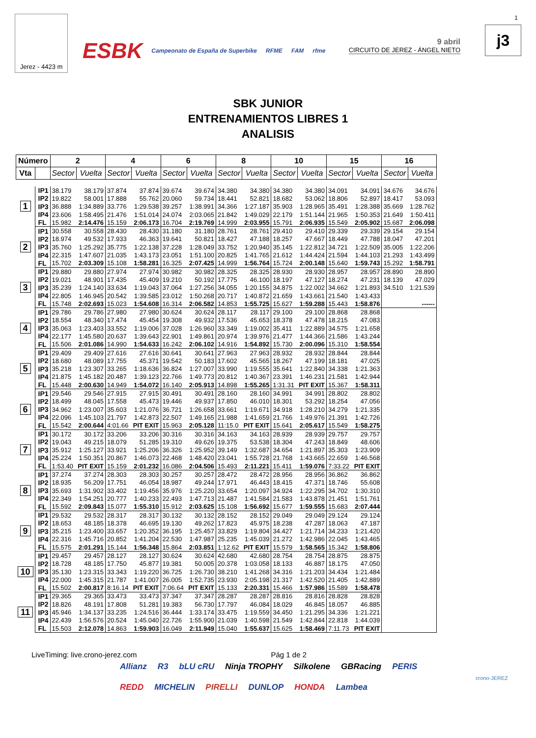Jerez - 4423 m
ESBK Campeonato de España de Superbike RFME FAM rfme
9 abril
CIRCUITO DE JEREZ - ÁNGEL NIETO
1
j3
SBK JUNIOR
ENTRENAMIENTOS LIBRES 1
ANALISIS
| Número | | 2 | | 4 | | 6 | | 8 | | 10 | | 15 | | 16 | |
| --- | --- | --- | --- | --- | --- | --- | --- | --- | --- | --- | --- | --- | --- | --- | --- |
| Vta | | Sector | Vuelta | Sector | Vuelta | Sector | Vuelta | Sector | Vuelta | Sector | Vuelta | Sector | Vuelta | Sector | Vuelta |
| 1 | IP1 | 38.179 | 38.179 | 37.874 | 37.874 | 39.674 | 39.674 | 34.380 | 34.380 | 34.380 | 34.380 | 34.091 | 34.091 | 34.676 | 34.676 |
| | IP2 | 19.822 | 58.001 | 17.888 | 55.762 | 20.060 | 59.734 | 18.441 | 52.821 | 18.682 | 53.062 | 18.806 | 52.897 | 18.417 | 53.093 |
| | IP3 | 36.888 | 1:34.889 | 33.776 | 1:29.538 | 39.257 | 1:38.991 | 34.366 | 1:27.187 | 35.903 | 1:28.965 | 35.491 | 1:28.388 | 35.669 | 1:28.762 |
| | IP4 | 23.606 | 1:58.495 | 21.476 | 1:51.014 | 24.074 | 2:03.065 | 21.842 | 1:49.029 | 22.179 | 1:51.144 | 21.965 | 1:50.353 | 21.649 | 1:50.411 |
| | FL | 15.982 | 2:14.476 | 15.159 | 2:06.173 | 16.704 | 2:19.769 | 14.999 | 2:03.955 | 15.791 | 2:06.935 | 15.549 | 2:05.902 | 15.687 | 2:06.098 |
| 2 | IP1 | 30.558 | 30.558 | 28.430 | 28.430 | 31.180 | 31.180 | 28.761 | 28.761 | 29.410 | 29.410 | 29.339 | 29.339 | 29.154 | 29.154 |
| | IP2 | 18.974 | 49.532 | 17.933 | 46.363 | 19.641 | 50.821 | 18.427 | 47.188 | 18.257 | 47.667 | 18.449 | 47.788 | 18.047 | 47.201 |
| | IP3 | 35.760 | 1:25.292 | 35.775 | 1:22.138 | 37.228 | 1:28.049 | 33.752 | 1:20.940 | 35.145 | 1:22.812 | 34.721 | 1:22.509 | 35.005 | 1:22.206 |
| | IP4 | 22.315 | 1:47.607 | 21.035 | 1:43.173 | 23.051 | 1:51.100 | 20.825 | 1:41.765 | 21.612 | 1:44.424 | 21.594 | 1:44.103 | 21.293 | 1:43.499 |
| | FL | 15.702 | 2:03.309 | 15.108 | 1:58.281 | 16.325 | 2:07.425 | 14.999 | 1:56.764 | 15.724 | 2:00.148 | 15.640 | 1:59.743 | 15.292 | 1:58.791 |
| 3 | IP1 | 29.880 | 29.880 | 27.974 | 27.974 | 30.982 | 30.982 | 28.325 | 28.325 | 28.930 | 28.930 | 28.957 | 28.957 | 28.890 | 28.890 |
| | IP2 | 19.021 | 48.901 | 17.435 | 45.409 | 19.210 | 50.192 | 17.775 | 46.100 | 18.197 | 47.127 | 18.274 | 47.231 | 18.139 | 47.029 |
| | IP3 | 35.239 | 1:24.140 | 33.634 | 1:19.043 | 37.064 | 1:27.256 | 34.055 | 1:20.155 | 34.875 | 1:22.002 | 34.662 | 1:21.893 | 34.510 | 1:21.539 |
| | IP4 | 22.805 | 1:46.945 | 20.542 | 1:39.585 | 23.012 | 1:50.268 | 20.717 | 1:40.872 | 21.659 | 1:43.661 | 21.540 | 1:43.433 | | |
| | FL | 15.748 | 2:02.693 | 15.023 | 1:54.608 | 16.314 | 2:06.582 | 14.853 | 1:55.725 | 15.627 | 1:59.288 | 15.443 | 1:58.876 | | ------ |
| 4 | IP1 | 29.786 | 29.786 | 27.980 | 27.980 | 30.624 | 30.624 | 28.117 | 28.117 | 29.100 | 29.100 | 28.868 | 28.868 | | |
| | IP2 | 18.554 | 48.340 | 17.474 | 45.454 | 19.308 | 49.932 | 17.536 | 45.653 | 18.378 | 47.478 | 18.215 | 47.083 | | |
| | IP3 | 35.063 | 1:23.403 | 33.552 | 1:19.006 | 37.028 | 1:26.960 | 33.349 | 1:19.002 | 35.411 | 1:22.889 | 34.575 | 1:21.658 | | |
| | IP4 | 22.177 | 1:45.580 | 20.637 | 1:39.643 | 22.901 | 1:49.861 | 20.974 | 1:39.976 | 21.477 | 1:44.366 | 21.586 | 1:43.244 | | |
| | FL | 15.506 | 2:01.086 | 14.990 | 1:54.633 | 16.242 | 2:06.102 | 14.916 | 1:54.892 | 15.730 | 2:00.096 | 15.310 | 1:58.554 | | |
| 5 | IP1 | 29.409 | 29.409 | 27.616 | 27.616 | 30.641 | 30.641 | 27.963 | 27.963 | 28.932 | 28.932 | 28.844 | 28.844 | | |
| | IP2 | 18.680 | 48.089 | 17.755 | 45.371 | 19.542 | 50.183 | 17.602 | 45.565 | 18.267 | 47.199 | 18.181 | 47.025 | | |
| | IP3 | 35.218 | 1:23.307 | 33.265 | 1:18.636 | 36.824 | 1:27.007 | 33.990 | 1:19.555 | 35.641 | 1:22.840 | 34.338 | 1:21.363 | | |
| | IP4 | 21.875 | 1:45.182 | 20.487 | 1:39.123 | 22.766 | 1:49.773 | 20.812 | 1:40.367 | 23.391 | 1:46.231 | 21.581 | 1:42.944 | | |
| | FL | 15.448 | 2:00.630 | 14.949 | 1:54.072 | 16.140 | 2:05.913 | 14.898 | 1:55.265 | 1:31.31 | PIT EXIT | 15.367 | 1:58.311 | | |
| 6 | IP1 | 29.546 | 29.546 | 27.915 | 27.915 | 30.491 | 30.491 | 28.160 | 28.160 | 34.991 | 34.991 | 28.802 | 28.802 | | |
| | IP2 | 18.499 | 48.045 | 17.558 | 45.473 | 19.446 | 49.937 | 17.850 | 46.010 | 18.301 | 53.292 | 18.254 | 47.056 | | |
| | IP3 | 34.962 | 1:23.007 | 35.603 | 1:21.076 | 36.721 | 1:26.658 | 33.661 | 1:19.671 | 34.918 | 1:28.210 | 34.279 | 1:21.335 | | |
| | IP4 | 22.096 | 1:45.103 | 21.797 | 1:42.873 | 22.507 | 1:49.165 | 21.988 | 1:41.659 | 21.766 | 1:49.976 | 21.391 | 1:42.726 | | |
| | FL | 15.542 | 2:00.644 | 4:01.66 | PIT EXIT | 15.963 | 2:05.128 | 11:15.0 | PIT EXIT | 15.641 | 2:05.617 | 15.549 | 1:58.275 | | |
| 7 | IP1 | 30.172 | 30.172 | 33.206 | 33.206 | 30.316 | 30.316 | 34.163 | 34.163 | 28.939 | 28.939 | 29.757 | 29.757 | | |
| | IP2 | 19.043 | 49.215 | 18.079 | 51.285 | 19.310 | 49.626 | 19.375 | 53.538 | 18.304 | 47.243 | 18.849 | 48.606 | | |
| | IP3 | 35.912 | 1:25.127 | 33.921 | 1:25.206 | 36.326 | 1:25.952 | 39.149 | 1:32.687 | 34.654 | 1:21.897 | 35.303 | 1:23.909 | | |
| | IP4 | 25.224 | 1:50.351 | 20.867 | 1:46.073 | 22.468 | 1:48.420 | 23.041 | 1:55.728 | 21.768 | 1:43.665 | 22.659 | 1:46.568 | | |
| | FL | 1:53.40 | PIT EXIT | 15.159 | 2:01.232 | 16.086 | 2:04.506 | 15.493 | 2:11.221 | 15.411 | 1:59.076 | 7:33.22 | PIT EXIT | | |
| 8 | IP1 | 37.274 | 37.274 | 28.303 | 28.303 | 30.257 | 30.257 | 28.472 | 28.472 | 28.956 | 28.956 | 36.862 | 36.862 | | |
| | IP2 | 18.935 | 56.209 | 17.751 | 46.054 | 18.987 | 49.244 | 17.971 | 46.443 | 18.415 | 47.371 | 18.746 | 55.608 | | |
| | IP3 | 35.693 | 1:31.902 | 33.402 | 1:19.456 | 35.976 | 1:25.220 | 33.654 | 1:20.097 | 34.924 | 1:22.295 | 34.702 | 1:30.310 | | |
| | IP4 | 22.349 | 1:54.251 | 20.777 | 1:40.233 | 22.493 | 1:47.713 | 21.487 | 1:41.584 | 21.583 | 1:43.878 | 21.451 | 1:51.761 | | |
| | FL | 15.592 | 2:09.843 | 15.077 | 1:55.310 | 15.912 | 2:03.625 | 15.108 | 1:56.692 | 15.677 | 1:59.555 | 15.683 | 2:07.444 | | |
| 9 | IP1 | 29.532 | 29.532 | 28.317 | 28.317 | 30.132 | 30.132 | 28.152 | 28.152 | 29.049 | 29.049 | 29.124 | 29.124 | | |
| | IP2 | 18.653 | 48.185 | 18.378 | 46.695 | 19.130 | 49.262 | 17.823 | 45.975 | 18.238 | 47.287 | 18.063 | 47.187 | | |
| | IP3 | 35.215 | 1:23.400 | 33.657 | 1:20.352 | 36.195 | 1:25.457 | 33.829 | 1:19.804 | 34.427 | 1:21.714 | 34.233 | 1:21.420 | | |
| | IP4 | 22.316 | 1:45.716 | 20.852 | 1:41.204 | 22.530 | 1:47.987 | 25.235 | 1:45.039 | 21.272 | 1:42.986 | 22.045 | 1:43.465 | | |
| | FL | 15.575 | 2:01.291 | 15.144 | 1:56.348 | 15.864 | 2:03.851 | 1:12.62 | PIT EXIT | 15.579 | 1:58.565 | 15.342 | 1:58.806 | | |
| 10 | IP1 | 29.457 | 29.457 | 28.127 | 28.127 | 30.624 | 30.624 | 42.680 | 42.680 | 28.754 | 28.754 | 28.875 | 28.875 | | |
| | IP2 | 18.728 | 48.185 | 17.750 | 45.877 | 19.381 | 50.005 | 20.378 | 1:03.058 | 18.133 | 46.887 | 18.175 | 47.050 | | |
| | IP3 | 35.130 | 1:23.315 | 33.343 | 1:19.220 | 36.725 | 1:26.730 | 38.210 | 1:41.268 | 34.316 | 1:21.203 | 34.434 | 1:21.484 | | |
| | IP4 | 22.000 | 1:45.315 | 21.787 | 1:41.007 | 26.005 | 1:52.735 | 23.930 | 2:05.198 | 21.317 | 1:42.520 | 21.405 | 1:42.889 | | |
| | FL | 15.502 | 2:00.817 | 8:16.14 | PIT EXIT | 7:06.64 | PIT EXIT | 15.133 | 2:20.331 | 15.466 | 1:57.986 | 15.589 | 1:58.478 | | |
| 11 | IP1 | 29.365 | 29.365 | 33.473 | 33.473 | 37.347 | 37.347 | 28.287 | 28.287 | 28.816 | 28.816 | 28.828 | 28.828 | | |
| | IP2 | 18.826 | 48.191 | 17.808 | 51.281 | 19.383 | 56.730 | 17.797 | 46.084 | 18.029 | 46.845 | 18.057 | 46.885 | | |
| | IP3 | 45.946 | 1:34.137 | 33.235 | 1:24.516 | 36.444 | 1:33.174 | 33.475 | 1:19.559 | 34.450 | 1:21.295 | 34.336 | 1:21.221 | | |
| | IP4 | 22.439 | 1:56.576 | 20.524 | 1:45.040 | 22.726 | 1:55.900 | 21.039 | 1:40.598 | 21.549 | 1:42.844 | 22.818 | 1:44.039 | | |
| | FL | 15.503 | 2:12.078 | 14.863 | 1:59.903 | 16.049 | 2:11.949 | 15.040 | 1:55.637 | 15.625 | 1:58.469 | 7:11.73 | PIT EXIT | | |
LiveTiming: live.crono-jerez.com Pág 1 de 2
Allianz R3 bLU cRU Ninja TROPHY Silkolene GBRacing PERIS REDD MICHELIN PIRELLI DUNLOP HONDA Lambea
crono-JEREZ